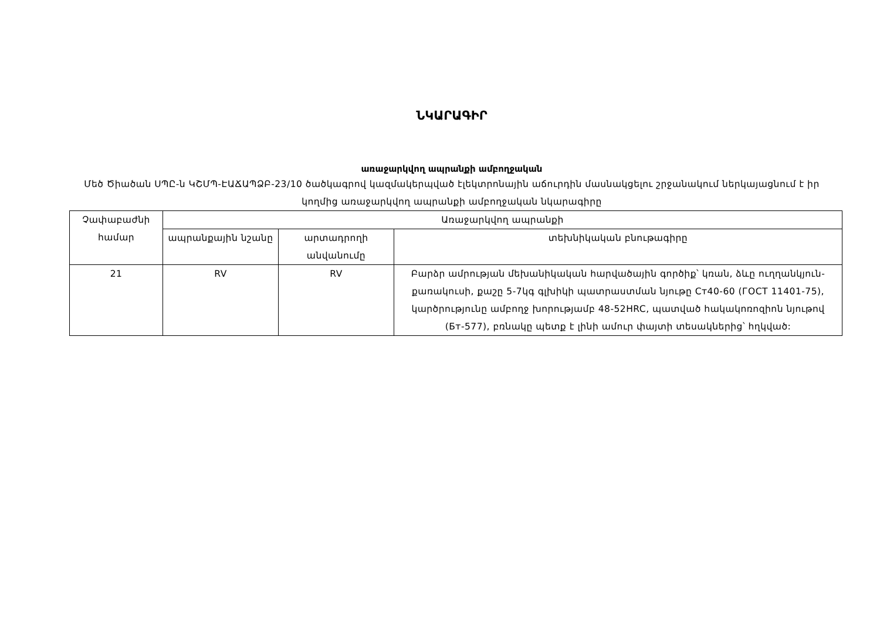ՆԿԱՐԱԳԻՐ
առաջարկվող ապրանքի ամբողջական
Մեծ Ծիածան ՍՊԸ-ն ԿՇՄՊ-ԷԱՃԱՊՁԲ-23/10 ծածկագրով կազմակերպված էլեկտրոնային աճուրդին մասնակցելու շրջանակում ներկայացնում է իր կողմից առաջարկվող ապրանքի ամբողջական նկարագիրը
| Չափաբաժնի համար | Առաջարկվող ապրանքի | | |
| --- | --- | --- | --- |
| | ապրանքային նշանը | արտադրողի անվանումը | տեխնիկական բնութագիրը |
| 21 | RV | RV | Բարձր ամրության մեխանիկական հարվածային գործիք՝ կռան, ձևը ուղղանկյուն- քառակուսի, քաշը 5-7կգ գլխիկի պատրաստման նյութը Ст40-60 (ГОСТ 11401-75), կարծրությունը ամբողջ խորությամբ 48-52HRC, պատված հակակոռոզիոն նյութով (Бт-577), բռնակը պետք է լինի ամուր փայտի տեսակներից՝ հղկված: |